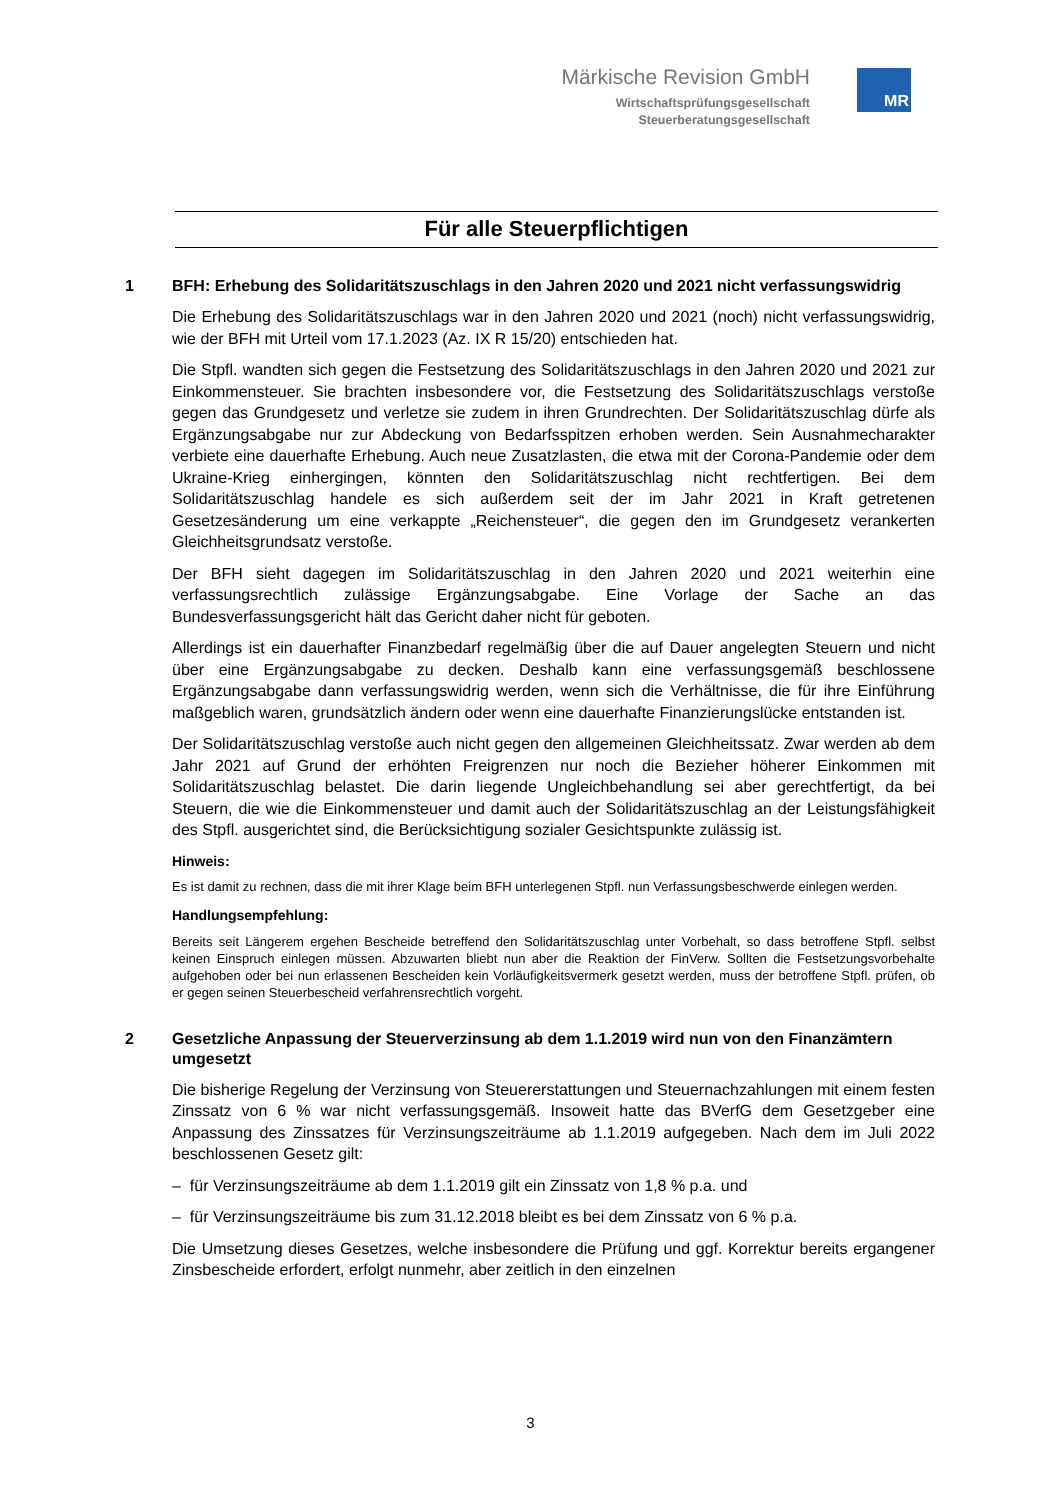Märkische Revision GmbH
Wirtschaftsprüfungsgesellschaft
Steuerberatungsgesellschaft
MR
Für alle Steuerpflichtigen
1 BFH: Erhebung des Solidaritätszuschlags in den Jahren 2020 und 2021 nicht verfassungswidrig
Die Erhebung des Solidaritätszuschlags war in den Jahren 2020 und 2021 (noch) nicht verfassungswidrig, wie der BFH mit Urteil vom 17.1.2023 (Az. IX R 15/20) entschieden hat.
Die Stpfl. wandten sich gegen die Festsetzung des Solidaritätszuschlags in den Jahren 2020 und 2021 zur Einkommensteuer. Sie brachten insbesondere vor, die Festsetzung des Solidaritätszuschlags verstoße gegen das Grundgesetz und verletze sie zudem in ihren Grundrechten. Der Solidaritätszuschlag dürfe als Ergänzungsabgabe nur zur Abdeckung von Bedarfsspitzen erhoben werden. Sein Ausnahmecharakter verbiete eine dauerhafte Erhebung. Auch neue Zusatzlasten, die etwa mit der Corona-Pandemie oder dem Ukraine-Krieg einhergingen, könnten den Solidaritätszuschlag nicht rechtfertigen. Bei dem Solidaritätszuschlag handele es sich außerdem seit der im Jahr 2021 in Kraft getretenen Gesetzesänderung um eine verkappte „Reichensteuer“, die gegen den im Grundgesetz verankerten Gleichheitsgrundsatz verstoße.
Der BFH sieht dagegen im Solidaritätszuschlag in den Jahren 2020 und 2021 weiterhin eine verfassungsrechtlich zulässige Ergänzungsabgabe. Eine Vorlage der Sache an das Bundesverfassungsgericht hält das Gericht daher nicht für geboten.
Allerdings ist ein dauerhafter Finanzbedarf regelmäßig über die auf Dauer angelegten Steuern und nicht über eine Ergänzungsabgabe zu decken. Deshalb kann eine verfassungsgemäß beschlossene Ergänzungsabgabe dann verfassungswidrig werden, wenn sich die Verhältnisse, die für ihre Einführung maßgeblich waren, grundsätzlich ändern oder wenn eine dauerhafte Finanzierungslücke entstanden ist.
Der Solidaritätszuschlag verstoße auch nicht gegen den allgemeinen Gleichheitssatz. Zwar werden ab dem Jahr 2021 auf Grund der erhöhten Freigrenzen nur noch die Bezieher höherer Einkommen mit Solidaritätszuschlag belastet. Die darin liegende Ungleichbehandlung sei aber gerechtfertigt, da bei Steuern, die wie die Einkommensteuer und damit auch der Solidaritätszuschlag an der Leistungsfähigkeit des Stpfl. ausgerichtet sind, die Berücksichtigung sozialer Gesichtspunkte zulässig ist.
Hinweis:
Es ist damit zu rechnen, dass die mit ihrer Klage beim BFH unterlegenen Stpfl. nun Verfassungsbeschwerde einlegen werden.
Handlungsempfehlung:
Bereits seit Längerem ergehen Bescheide betreffend den Solidaritätszuschlag unter Vorbehalt, so dass betroffene Stpfl. selbst keinen Einspruch einlegen müssen. Abzuwarten bliebt nun aber die Reaktion der FinVerw. Sollten die Festsetzungsvorbehalte aufgehoben oder bei nun erlassenen Bescheiden kein Vorläufigkeitsvermerk gesetzt werden, muss der betroffene Stpfl. prüfen, ob er gegen seinen Steuerbescheid verfahrensrechtlich vorgeht.
2 Gesetzliche Anpassung der Steuerverzinsung ab dem 1.1.2019 wird nun von den Finanzämtern umgesetzt
Die bisherige Regelung der Verzinsung von Steuererstattungen und Steuernachzahlungen mit einem festen Zinssatz von 6 % war nicht verfassungsgemäß. Insoweit hatte das BVerfG dem Gesetzgeber eine Anpassung des Zinssatzes für Verzinsungszeiträume ab 1.1.2019 aufgegeben. Nach dem im Juli 2022 beschlossenen Gesetz gilt:
– für Verzinsungszeiträume ab dem 1.1.2019 gilt ein Zinssatz von 1,8 % p.a. und
– für Verzinsungszeiträume bis zum 31.12.2018 bleibt es bei dem Zinssatz von 6 % p.a.
Die Umsetzung dieses Gesetzes, welche insbesondere die Prüfung und ggf. Korrektur bereits ergangener Zinsbescheide erfordert, erfolgt nunmehr, aber zeitlich in den einzelnen
3